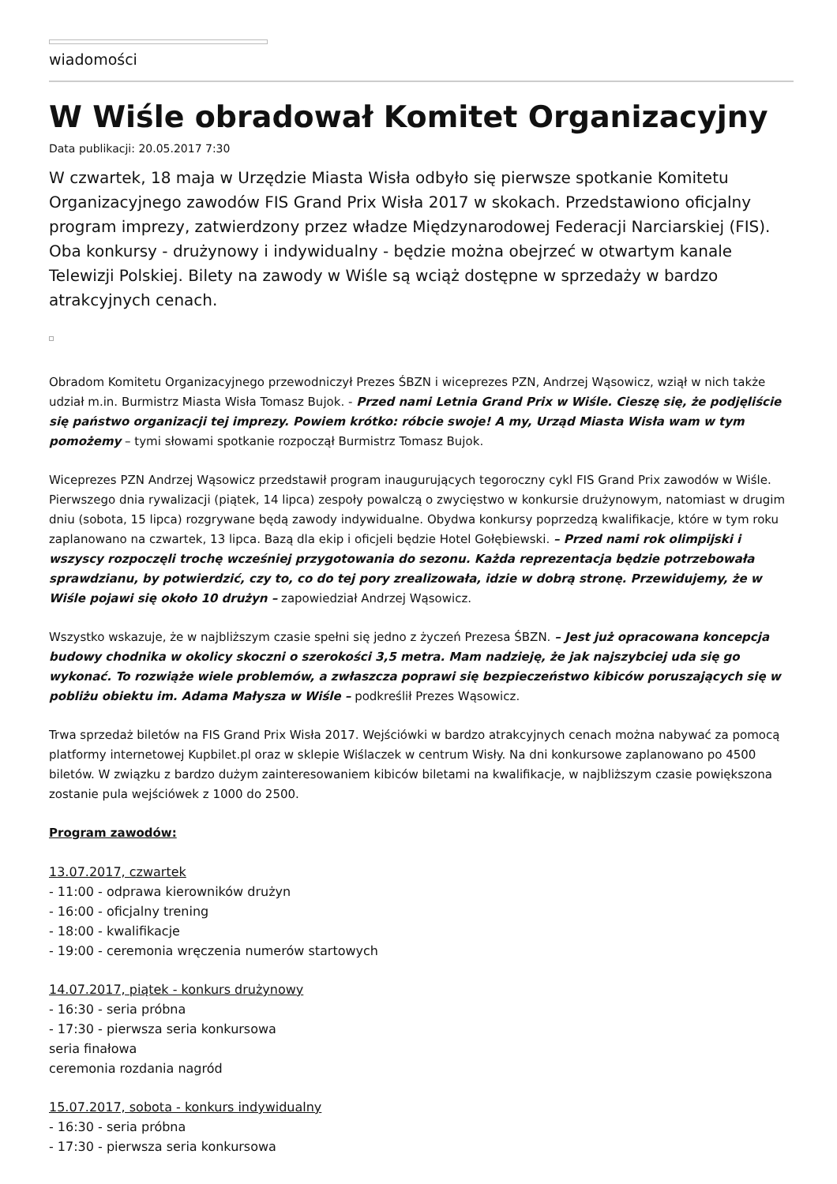wiadomości
W Wiśle obradował Komitet Organizacyjny
Data publikacji: 20.05.2017 7:30
W czwartek, 18 maja w Urzędzie Miasta Wisła odbyło się pierwsze spotkanie Komitetu Organizacyjnego zawodów FIS Grand Prix Wisła 2017 w skokach. Przedstawiono oficjalny program imprezy, zatwierdzony przez władze Międzynarodowej Federacji Narciarskiej (FIS). Oba konkursy - drużynowy i indywidualny - będzie można obejrzeć w otwartym kanale Telewizji Polskiej. Bilety na zawody w Wiśle są wciąż dostępne w sprzedaży w bardzo atrakcyjnych cenach.
Obradom Komitetu Organizacyjnego przewodniczył Prezes ŚBZN i wiceprezes PZN, Andrzej Wąsowicz, wziął w nich także udział m.in. Burmistrz Miasta Wisła Tomasz Bujok. - Przed nami Letnia Grand Prix w Wiśle. Cieszę się, że podjęliście się państwo organizacji tej imprezy. Powiem krótko: róbcie swoje! A my, Urząd Miasta Wisła wam w tym pomożemy – tymi słowami spotkanie rozpoczął Burmistrz Tomasz Bujok.
Wiceprezes PZN Andrzej Wąsowicz przedstawił program inaugurujących tegoroczny cykl FIS Grand Prix zawodów w Wiśle. Pierwszego dnia rywalizacji (piątek, 14 lipca) zespoły powalczą o zwycięstwo w konkursie drużynowym, natomiast w drugim dniu (sobota, 15 lipca) rozgrywane będą zawody indywidualne. Obydwa konkursy poprzedzą kwalifikacje, które w tym roku zaplanowano na czwartek, 13 lipca. Bazą dla ekip i oficjeli będzie Hotel Gołębiewski. – Przed nami rok olimpijski i wszyscy rozpoczęli trochę wcześniej przygotowania do sezonu. Każda reprezentacja będzie potrzebowała sprawdzianu, by potwierdzić, czy to, co do tej pory zrealizowała, idzie w dobrą stronę. Przewidujemy, że w Wiśle pojawi się około 10 drużyn – zapowiedział Andrzej Wąsowicz.
Wszystko wskazuje, że w najbliższym czasie spełni się jedno z życzeń Prezesa ŚBZN. – Jest już opracowana koncepcja budowy chodnika w okolicy skoczni o szerokości 3,5 metra. Mam nadzieję, że jak najszybciej uda się go wykonać. To rozwiąże wiele problemów, a zwłaszcza poprawi się bezpieczeństwo kibiców poruszających się w pobliżu obiektu im. Adama Małysza w Wiśle – podkreślił Prezes Wąsowicz.
Trwa sprzedaż biletów na FIS Grand Prix Wisła 2017. Wejściówki w bardzo atrakcyjnych cenach można nabywać za pomocą platformy internetowej Kupbilet.pl oraz w sklepie Wiślaczek w centrum Wisły. Na dni konkursowe zaplanowano po 4500 biletów. W związku z bardzo dużym zainteresowaniem kibiców biletami na kwalifikacje, w najbliższym czasie powiększona zostanie pula wejściówek z 1000 do 2500.
Program zawodów:
13.07.2017, czwartek
- 11:00 - odprawa kierowników drużyn
- 16:00 - oficjalny trening
- 18:00 - kwalifikacje
- 19:00 - ceremonia wręczenia numerów startowych
14.07.2017, piątek - konkurs drużynowy
- 16:30 - seria próbna
- 17:30 - pierwsza seria konkursowa
seria finałowa
ceremonia rozdania nagród
15.07.2017, sobota - konkurs indywidualny
- 16:30 - seria próbna
- 17:30 - pierwsza seria konkursowa